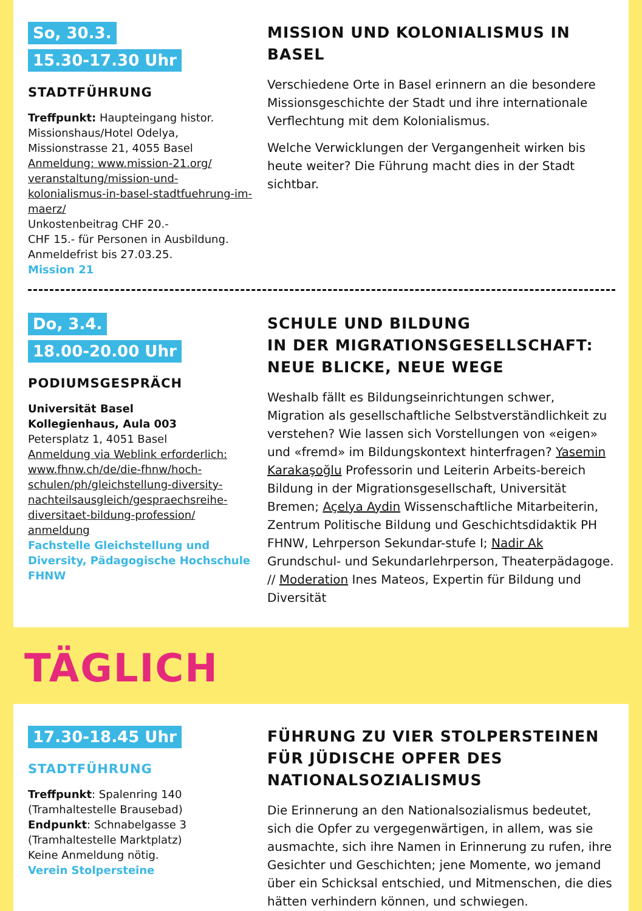So, 30.3.
15.30-17.30 Uhr
STADTFÜHRUNG
Treffpunkt: Haupteingang histor. Missionshaus/Hotel Odelya, Missionstrasse 21, 4055 Basel
Anmeldung: www.mission-21.org/ veranstaltung/mission-und-kolonialismus-in-basel-stadtfuehrung-im-maerz/
Unkostenbeitrag CHF 20.-
CHF 15.- für Personen in Ausbildung.
Anmeldefrist bis 27.03.25.
Mission 21
MISSION UND KOLONIALISMUS IN BASEL
Verschiedene Orte in Basel erinnern an die besondere Missionsgeschichte der Stadt und ihre internationale Verflechtung mit dem Kolonialismus.
Welche Verwicklungen der Vergangenheit wirken bis heute weiter? Die Führung macht dies in der Stadt sichtbar.
Do, 3.4.
18.00-20.00 Uhr
PODIUMSGESPRÄCH
Universität Basel
Kollegienhaus, Aula 003
Petersplatz 1, 4051 Basel
Anmeldung via Weblink erforderlich: www.fhnw.ch/de/die-fhnw/hoch-schulen/ph/gleichstellung-diversity-nachteilsausgleich/gespraechsreihe-diversitaet-bildung-profession/ anmeldung
Fachstelle Gleichstellung und Diversity, Pädagogische Hochschule FHNW
SCHULE UND BILDUNG
IN DER MIGRATIONSGESELLSCHAFT: NEUE BLICKE, NEUE WEGE
Weshalb fällt es Bildungseinrichtungen schwer, Migration als gesellschaftliche Selbstverständlichkeit zu verstehen? Wie lassen sich Vorstellungen von «eigen» und «fremd» im Bildungskontext hinterfragen? Yasemin Karakaşoğlu Professorin und Leiterin Arbeits-bereich Bildung in der Migrationsgesellschaft, Universität Bremen; Açelya Aydin Wissenschaftliche Mitarbeiterin, Zentrum Politische Bildung und Geschichtsdidaktik PH FHNW, Lehrperson Sekundar-stufe I; Nadir Ak Grundschul- und Sekundarlehrperson, Theaterpädagoge. // Moderation Ines Mateos, Expertin für Bildung und Diversität
TÄGLICH
17.30-18.45 Uhr
STADTFÜHRUNG
Treffpunkt: Spalenring 140 (Tramhaltestelle Brausebad)
Endpunkt: Schnabelgasse 3 (Tramhaltestelle Marktplatz)
Keine Anmeldung nötig.
Verein Stolpersteine
FÜHRUNG ZU VIER STOLPERSTEINEN FÜR JÜDISCHE OPFER DES NATIONALSOZIALISMUS
Die Erinnerung an den Nationalsozialismus bedeutet, sich die Opfer zu vergegenwärtigen, in allem, was sie ausmachte, sich ihre Namen in Erinnerung zu rufen, ihre Gesichter und Geschichten; jene Momente, wo jemand über ein Schicksal entschied, und Mitmenschen, die dies hätten verhindern können, und schwiegen.